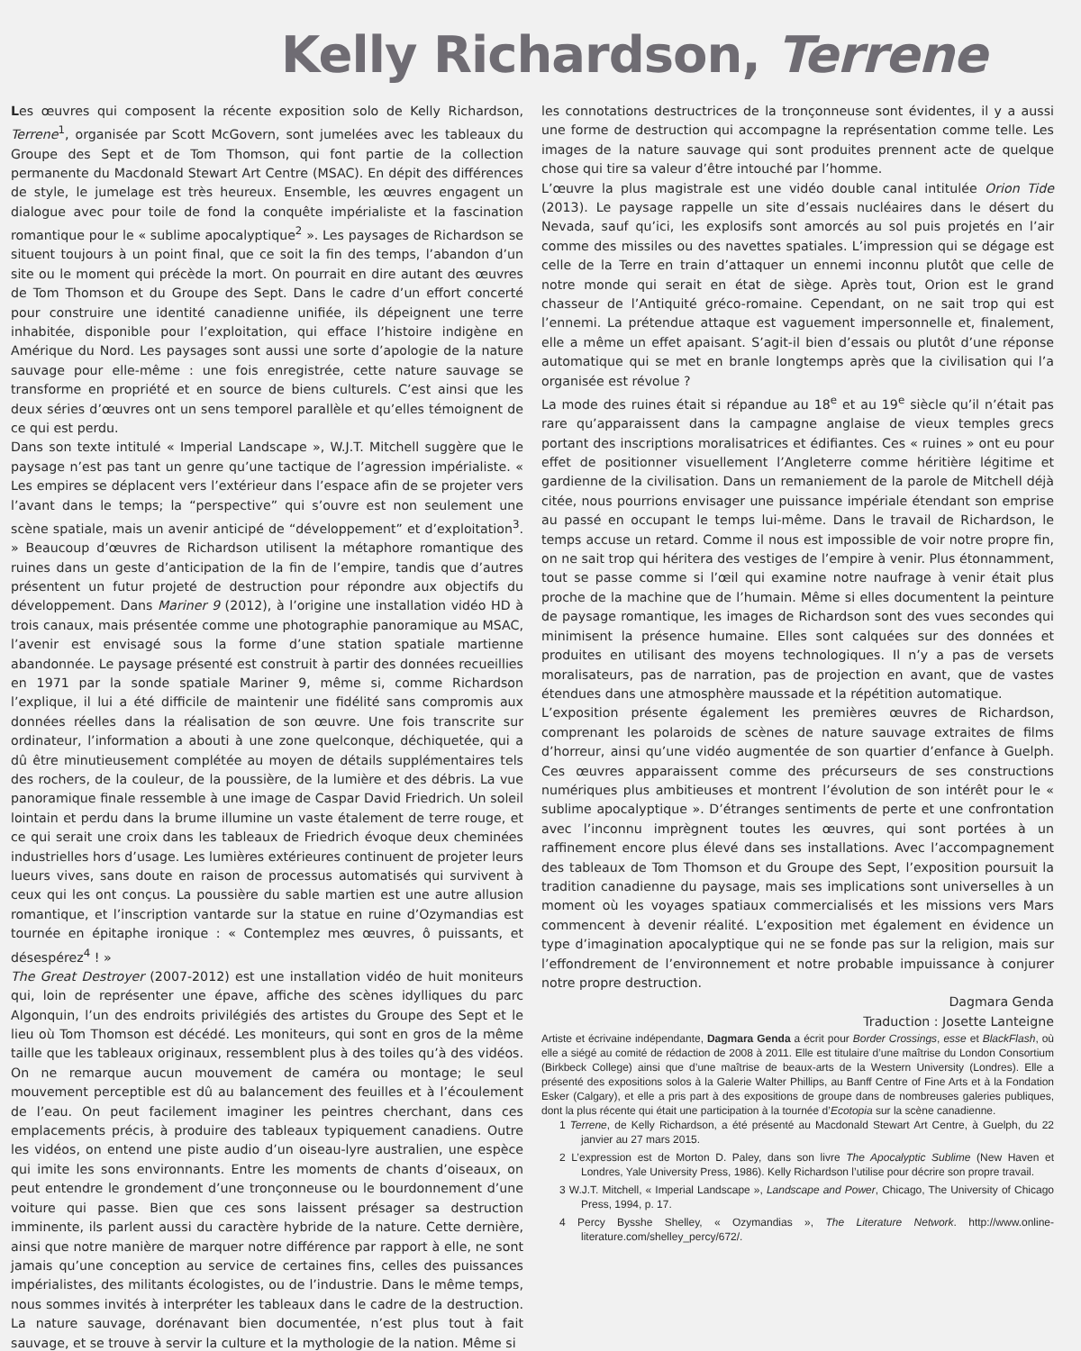Kelly Richardson, Terrene
Les œuvres qui composent la récente exposition solo de Kelly Richardson, Terrene<sup>1</sup>, organisée par Scott McGovern, sont jumelées avec les tableaux du Groupe des Sept et de Tom Thomson, qui font partie de la collection permanente du Macdonald Stewart Art Centre (MSAC). En dépit des différences de style, le jumelage est très heureux. Ensemble, les œuvres engagent un dialogue avec pour toile de fond la conquête impérialiste et la fascination romantique pour le « sublime apocalyptique<sup>2</sup> ». Les paysages de Richardson se situent toujours à un point final, que ce soit la fin des temps, l’abandon d’un site ou le moment qui précède la mort. On pourrait en dire autant des œuvres de Tom Thomson et du Groupe des Sept. Dans le cadre d’un effort concerté pour construire une identité canadienne unifiée, ils dépeignent une terre inhabitée, disponible pour l’exploitation, qui efface l’histoire indigène en Amérique du Nord. Les paysages sont aussi une sorte d’apologie de la nature sauvage pour elle-même : une fois enregistrée, cette nature sauvage se transforme en propriété et en source de biens culturels. C’est ainsi que les deux séries d’œuvres ont un sens temporel parallèle et qu’elles témoignent de ce qui est perdu.
Dans son texte intitulé « Imperial Landscape », W.J.T. Mitchell suggère que le paysage n’est pas tant un genre qu’une tactique de l’agression impérialiste. « Les empires se déplacent vers l’extérieur dans l’espace afin de se projeter vers l’avant dans le temps; la “perspective” qui s’ouvre est non seulement une scène spatiale, mais un avenir anticipé de “développement” et d’exploitation<sup>3</sup>. » Beaucoup d’œuvres de Richardson utilisent la métaphore romantique des ruines dans un geste d’anticipation de la fin de l’empire, tandis que d’autres présentent un futur projeté de destruction pour répondre aux objectifs du développement. Dans Mariner 9 (2012), à l’origine une installation vidéo HD à trois canaux, mais présentée comme une photographie panoramique au MSAC, l’avenir est envisagé sous la forme d’une station spatiale martienne abandonnée. Le paysage présenté est construit à partir des données recueillies en 1971 par la sonde spatiale Mariner 9, même si, comme Richardson l’explique, il lui a été difficile de maintenir une fidélité sans compromis aux données réelles dans la réalisation de son œuvre. Une fois transcrite sur ordinateur, l’information a abouti à une zone quelconque, déchiquetée, qui a dû être minutieusement complétée au moyen de détails supplémentaires tels des rochers, de la couleur, de la poussière, de la lumière et des débris. La vue panoramique finale ressemble à une image de Caspar David Friedrich. Un soleil lointain et perdu dans la brume illumine un vaste étalement de terre rouge, et ce qui serait une croix dans les tableaux de Friedrich évoque deux cheminées industrielles hors d’usage. Les lumières extérieures continuent de projeter leurs lueurs vives, sans doute en raison de processus automatisés qui survivent à ceux qui les ont conçus. La poussière du sable martien est une autre allusion romantique, et l’inscription vantarde sur la statue en ruine d’Ozymandias est tournée en épitaphe ironique : « Contemplez mes œuvres, ô puissants, et désespérez<sup>4</sup> ! »
The Great Destroyer (2007-2012) est une installation vidéo de huit moniteurs qui, loin de représenter une épave, affiche des scènes idylliques du parc Algonquin, l’un des endroits privilégiés des artistes du Groupe des Sept et le lieu où Tom Thomson est décédé. Les moniteurs, qui sont en gros de la même taille que les tableaux originaux, ressemblent plus à des toiles qu’à des vidéos. On ne remarque aucun mouvement de caméra ou montage; le seul mouvement perceptible est dû au balancement des feuilles et à l’écoulement de l’eau. On peut facilement imaginer les peintres cherchant, dans ces emplacements précis, à produire des tableaux typiquement canadiens. Outre les vidéos, on entend une piste audio d’un oiseau-lyre australien, une espèce qui imite les sons environnants. Entre les moments de chants d’oiseaux, on peut entendre le grondement d’une tronçonneuse ou le bourdonnement d’une voiture qui passe. Bien que ces sons laissent présager sa destruction imminente, ils parlent aussi du caractère hybride de la nature. Cette dernière, ainsi que notre manière de marquer notre différence par rapport à elle, ne sont jamais qu’une conception au service de certaines fins, celles des puissances impérialistes, des militants écologistes, ou de l’industrie. Dans le même temps, nous sommes invités à interpréter les tableaux dans le cadre de la destruction. La nature sauvage, dorénavant bien documentée, n’est plus tout à fait sauvage, et se trouve à servir la culture et la mythologie de la nation. Même si
les connotations destructrices de la tronçonneuse sont évidentes, il y a aussi une forme de destruction qui accompagne la représentation comme telle. Les images de la nature sauvage qui sont produites prennent acte de quelque chose qui tire sa valeur d’être intouché par l’homme.
L’œuvre la plus magistrale est une vidéo double canal intitulée Orion Tide (2013). Le paysage rappelle un site d’essais nucléaires dans le désert du Nevada, sauf qu’ici, les explosifs sont amorcés au sol puis projetés en l’air comme des missiles ou des navettes spatiales. L’impression qui se dégage est celle de la Terre en train d’attaquer un ennemi inconnu plutôt que celle de notre monde qui serait en état de siège. Après tout, Orion est le grand chasseur de l’Antiquité gréco-romaine. Cependant, on ne sait trop qui est l’ennemi. La prétendue attaque est vaguement impersonnelle et, finalement, elle a même un effet apaisant. S’agit-il bien d’essais ou plutôt d’une réponse automatique qui se met en branle longtemps après que la civilisation qui l’a organisée est révolue ?
La mode des ruines était si répandue au 18<sup>e</sup> et au 19<sup>e</sup> siècle qu’il n’était pas rare qu’apparaissent dans la campagne anglaise de vieux temples grecs portant des inscriptions moralisatrices et édifiantes. Ces « ruines » ont eu pour effet de positionner visuellement l’Angleterre comme héritière légitime et gardienne de la civilisation. Dans un remaniement de la parole de Mitchell déjà citée, nous pourrions envisager une puissance impériale étendant son emprise au passé en occupant le temps lui-même. Dans le travail de Richardson, le temps accuse un retard. Comme il nous est impossible de voir notre propre fin, on ne sait trop qui héritera des vestiges de l’empire à venir. Plus étonnamment, tout se passe comme si l’œil qui examine notre naufrage à venir était plus proche de la machine que de l’humain. Même si elles documentent la peinture de paysage romantique, les images de Richardson sont des vues secondes qui minimisent la présence humaine. Elles sont calquées sur des données et produites en utilisant des moyens technologiques. Il n’y a pas de versets moralisateurs, pas de narration, pas de projection en avant, que de vastes étendues dans une atmosphère maussade et la répétition automatique.
L’exposition présente également les premières œuvres de Richardson, comprenant les polaroids de scènes de nature sauvage extraites de films d’horreur, ainsi qu’une vidéo augmentée de son quartier d’enfance à Guelph. Ces œuvres apparaissent comme des précurseurs de ses constructions numériques plus ambitieuses et montrent l’évolution de son intérêt pour le « sublime apocalyptique ». D’étranges sentiments de perte et une confrontation avec l’inconnu imprègnent toutes les œuvres, qui sont portées à un raffinement encore plus élevé dans ses installations. Avec l’accompagnement des tableaux de Tom Thomson et du Groupe des Sept, l’exposition poursuit la tradition canadienne du paysage, mais ses implications sont universelles à un moment où les voyages spatiaux commercialisés et les missions vers Mars commencent à devenir réalité. L’exposition met également en évidence un type d’imagination apocalyptique qui ne se fonde pas sur la religion, mais sur l’effondrement de l’environnement et notre probable impuissance à conjurer notre propre destruction.
Dagmara Genda
Traduction : Josette Lanteigne
Artiste et écrivaine indépendante, Dagmara Genda a écrit pour Border Crossings, esse et BlackFlash, où elle a siégé au comité de rédaction de 2008 à 2011. Elle est titulaire d’une maîtrise du London Consortium (Birkbeck College) ainsi que d’une maîtrise de beaux-arts de la Western University (Londres). Elle a présenté des expositions solos à la Galerie Walter Phillips, au Banff Centre of Fine Arts et à la Fondation Esker (Calgary), et elle a pris part à des expositions de groupe dans de nombreuses galeries publiques, dont la plus récente qui était une participation à la tournée d’Ecotopia sur la scène canadienne.
1 Terrene, de Kelly Richardson, a été présenté au Macdonald Stewart Art Centre, à Guelph, du 22 janvier au 27 mars 2015.
2 L’expression est de Morton D. Paley, dans son livre The Apocalyptic Sublime (New Haven et Londres, Yale University Press, 1986). Kelly Richardson l’utilise pour décrire son propre travail.
3 W.J.T. Mitchell, « Imperial Landscape », Landscape and Power, Chicago, The University of Chicago Press, 1994, p. 17.
4 Percy Bysshe Shelley, « Ozymandias », The Literature Network. http://www.online-literature.com/shelley_percy/672/.